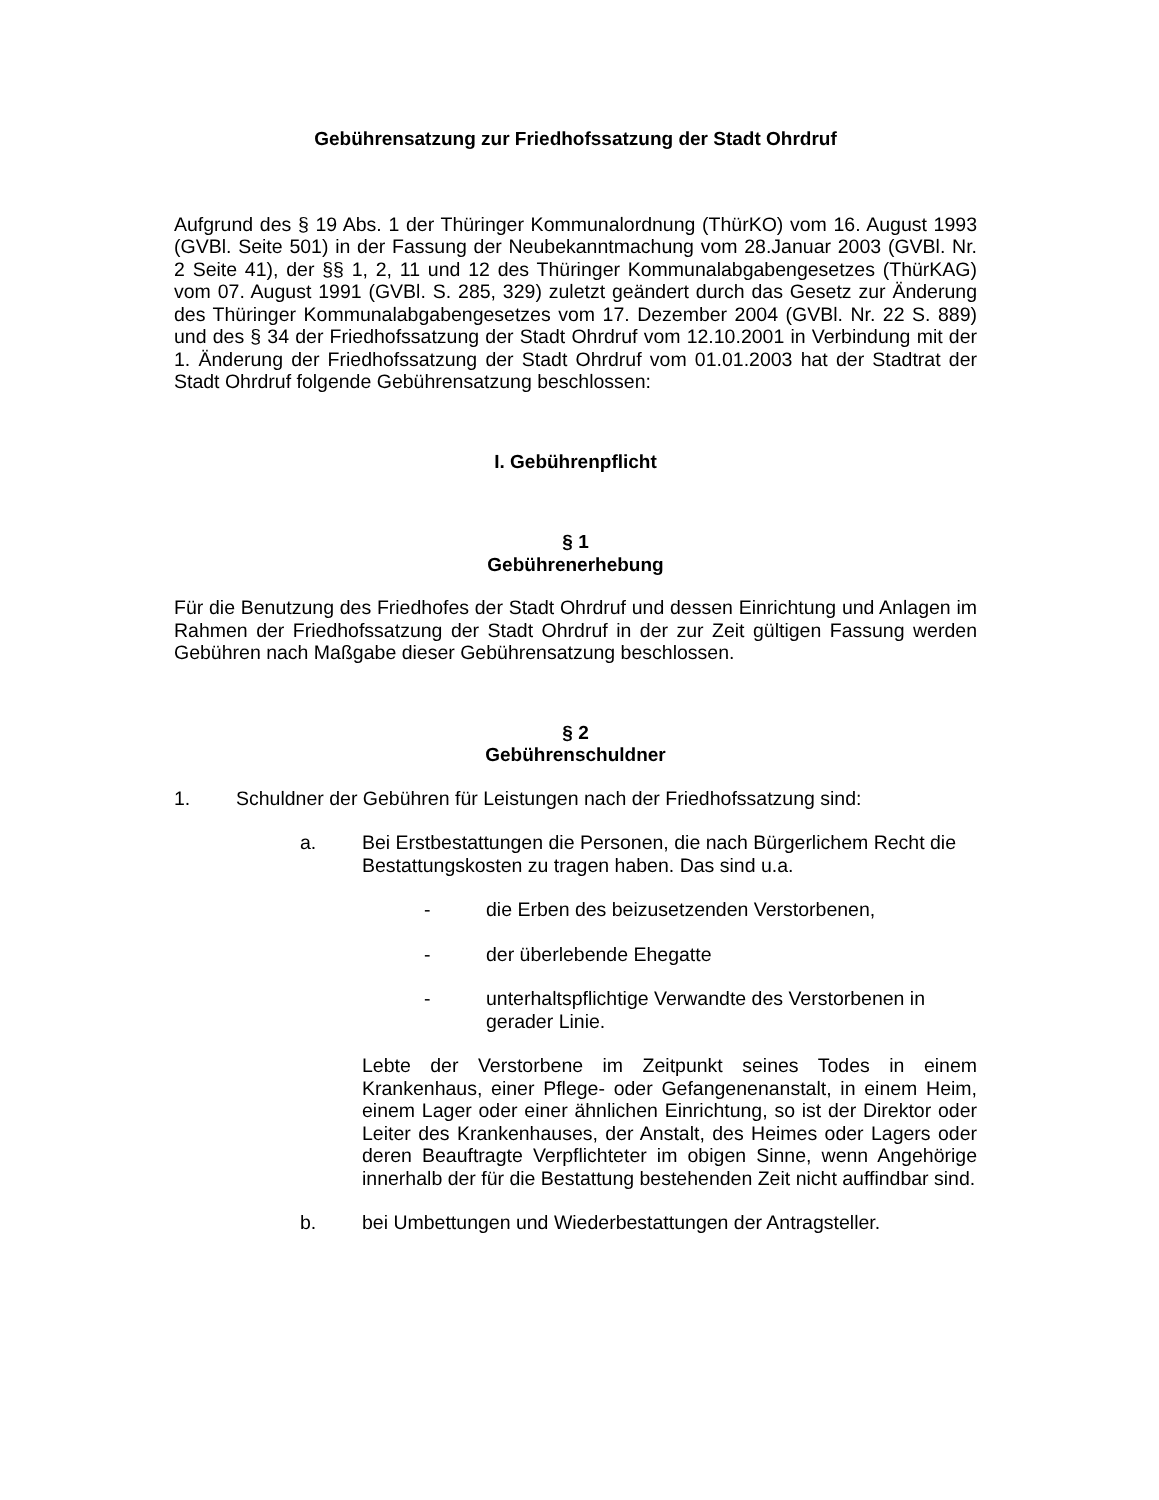Gebührensatzung zur Friedhofssatzung der Stadt Ohrdruf
Aufgrund des § 19 Abs. 1 der Thüringer Kommunalordnung (ThürKO) vom 16. August 1993 (GVBl. Seite 501) in der Fassung der Neubekanntmachung vom 28.Januar 2003 (GVBl. Nr. 2 Seite 41), der §§ 1, 2, 11 und 12 des Thüringer Kommunalabgabengesetzes (ThürKAG) vom 07. August 1991 (GVBl. S. 285, 329) zuletzt geändert durch das Gesetz zur Änderung des Thüringer Kommunalabgabengesetzes vom 17. Dezember 2004 (GVBl. Nr. 22 S. 889) und des § 34 der Friedhofssatzung der Stadt Ohrdruf vom 12.10.2001 in Verbindung mit der 1. Änderung der Friedhofssatzung der Stadt Ohrdruf vom 01.01.2003 hat der Stadtrat der Stadt Ohrdruf folgende Gebührensatzung beschlossen:
I. Gebührenpflicht
§ 1
Gebührenerhebung
Für die Benutzung des Friedhofes der Stadt Ohrdruf und dessen Einrichtung und Anlagen im Rahmen der Friedhofssatzung der Stadt Ohrdruf in der zur Zeit gültigen Fassung werden Gebühren nach Maßgabe dieser Gebührensatzung beschlossen.
§ 2
Gebührenschuldner
1. Schuldner der Gebühren für Leistungen nach der Friedhofssatzung sind:
a. Bei Erstbestattungen die Personen, die nach Bürgerlichem Recht die Bestattungskosten zu tragen haben. Das sind u.a.
- die Erben des beizusetzenden Verstorbenen,
- der überlebende Ehegatte
- unterhaltspflichtige Verwandte des Verstorbenen in
gerader Linie.
Lebte der Verstorbene im Zeitpunkt seines Todes in einem Krankenhaus, einer Pflege- oder Gefangenenanstalt, in einem Heim, einem Lager oder einer ähnlichen Einrichtung, so ist der Direktor oder Leiter des Krankenhauses, der Anstalt, des Heimes oder Lagers oder deren Beauftragte Verpflichteter im obigen Sinne, wenn Angehörige innerhalb der für die Bestattung bestehenden Zeit nicht auffindbar sind.
b. bei Umbettungen und Wiederbestattungen der Antragsteller.